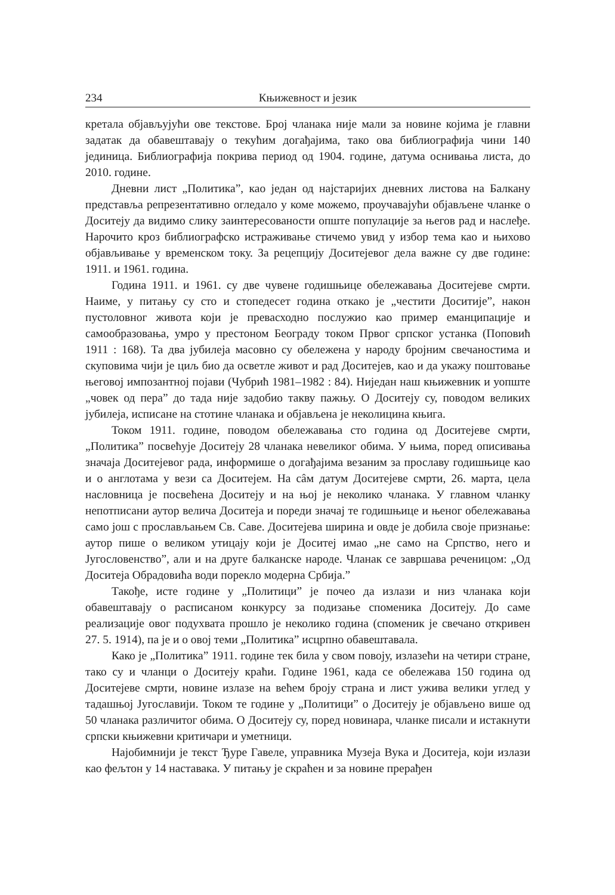234 Књижевност и језик
кретала објављујући ове текстове. Број чланака није мали за новине којима је главни задатак да обавештавају о текућим догађајима, тако ова библиографија чини 140 јединица. Библиографија покрива период од 1904. године, датума оснивања листа, до 2010. године.
Дневни лист „Политика”, као један од најстаријих дневних листова на Балкану представља репрезентативно огледало у коме можемо, проучавајући објављене чланке о Доситеју да видимо слику заинтересованости опште популације за његов рад и наслеђе. Нарочито кроз библиографско истраживање стичемо увид у избор тема као и њихово објављивање у временском току. За рецепцију Доситејевог дела важне су две године: 1911. и 1961. година.
Година 1911. и 1961. су две чувене годишњице обележавања Доситејеве смрти. Наиме, у питању су сто и стопедесет година откако је „честити Доситије”, након пустоловног живота који је превасходно послужио као пример еманципације и самообразовања, умро у престоном Београду током Првог српског устанка (Поповић 1911 : 168). Та два јубилеја масовно су обележена у народу бројним свечаностима и скуповима чији је циљ био да осветле живот и рад Доситејев, као и да укажу поштовање његовој импозантној појави (Чубрић 1981–1982 : 84). Ниједан наш књижевник и уопште „човек од пера” до тада није задобио такву пажњу. О Доситеју су, поводом великих јубилеја, исписане на стотине чланака и објављена је неколицина књига.
Током 1911. године, поводом обележавања сто година од Доситејеве смрти, „Политика” посвећује Доситеју 28 чланака невеликог обима. У њима, поред описивања значаја Доситејевог рада, информише о догађајима везаним за прославу годишњице као и о англотама у вези са Доситејем. На сâм датум Доситејеве смрти, 26. марта, цела насловница је посвећена Доситеју и на њој је неколико чланака. У главном чланку непотписани аутор велича Доситеја и пореди значај те годишњице и њеног обележавања само још с прослављањем Св. Саве. Доситејева ширина и овде је добила своје признање: аутор пише о великом утицају који је Доситеј имао „не само на Српство, него и Југословенство”, али и на друге балканске народе. Чланак се завршава реченицом: „Од Доситеја Обрадовића води порекло модерна Србија.”
Такође, исте године у „Политици” је почео да излази и низ чланака који обавештавају о расписаном конкурсу за подизање споменика Доситеју. До саме реализације овог подухвата прошло је неколико година (споменик је свечано откривен 27. 5. 1914), па је и о овој теми „Политика” исцрпно обавештавала.
Како је „Политика” 1911. године тек била у свом повоју, излазећи на четири стране, тако су и чланци о Доситеју краћи. Године 1961, када се обележава 150 година од Доситејеве смрти, новине излазе на већем броју страна и лист ужива велики углед у тадашњој Југославији. Током те године у „Политици” о Доситеју је објављено више од 50 чланака различитог обима. О Доситеју су, поред новинара, чланке писали и истакнути српски књижевни критичари и уметници.
Најобимнији је текст Ђуре Гавеле, управника Музеја Вука и Доситеја, који излази као фељтон у 14 наставака. У питању је скраћен и за новине прерађен